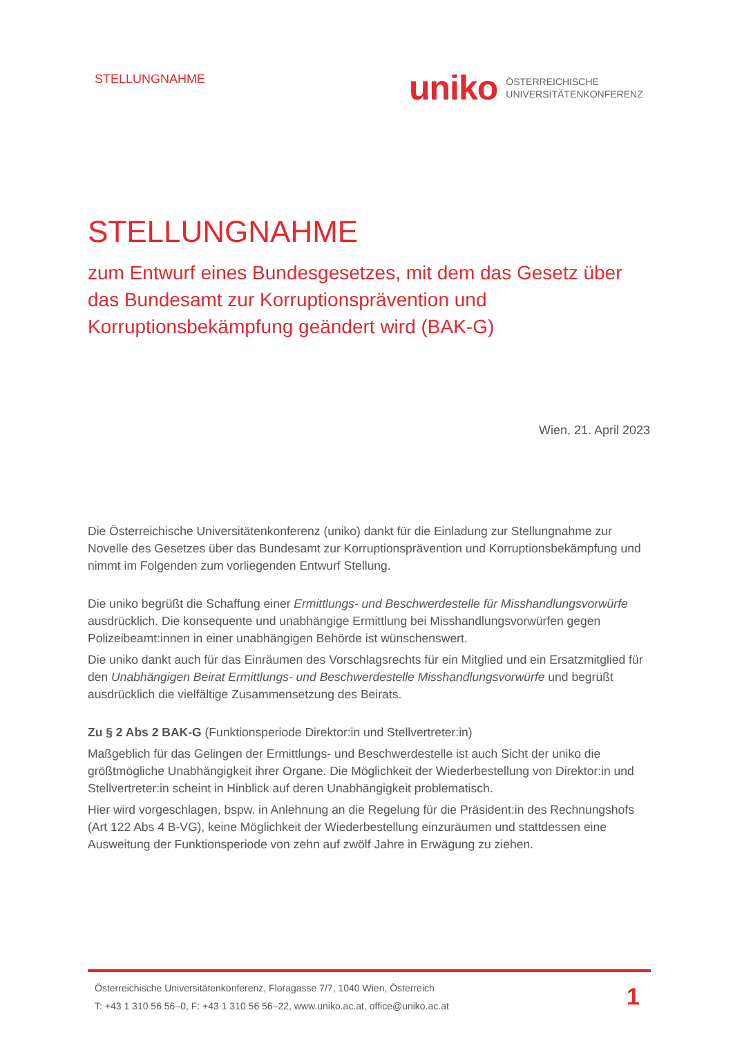STELLUNGNAHME
uniko ÖSTERREICHISCHE
UNIVERSITÄTENKONFERENZ
STELLUNGNAHME
zum Entwurf eines Bundesgesetzes, mit dem das Gesetz über das Bundesamt zur Korruptionsprävention und Korruptionsbekämpfung geändert wird (BAK-G)
Wien, 21. April 2023
Die Österreichische Universitätenkonferenz (uniko) dankt für die Einladung zur Stellungnahme zur Novelle des Gesetzes über das Bundesamt zur Korruptionsprävention und Korruptionsbekämpfung und nimmt im Folgenden zum vorliegenden Entwurf Stellung.
Die uniko begrüßt die Schaffung einer Ermittlungs- und Beschwerdestelle für Misshandlungsvorwürfe ausdrücklich. Die konsequente und unabhängige Ermittlung bei Misshandlungsvorwürfen gegen Polizeibeamt:innen in einer unabhängigen Behörde ist wünschenswert.
Die uniko dankt auch für das Einräumen des Vorschlagsrechts für ein Mitglied und ein Ersatzmitglied für den Unabhängigen Beirat Ermittlungs- und Beschwerdestelle Misshandlungsvorwürfe und begrüßt ausdrücklich die vielfältige Zusammensetzung des Beirats.
Zu § 2 Abs 2 BAK-G (Funktionsperiode Direktor:in und Stellvertreter:in)
Maßgeblich für das Gelingen der Ermittlungs- und Beschwerdestelle ist auch Sicht der uniko die größtmögliche Unabhängigkeit ihrer Organe. Die Möglichkeit der Wiederbestellung von Direktor:in und Stellvertreter:in scheint in Hinblick auf deren Unabhängigkeit problematisch.
Hier wird vorgeschlagen, bspw. in Anlehnung an die Regelung für die Präsident:in des Rechnungshofs (Art 122 Abs 4 B-VG), keine Möglichkeit der Wiederbestellung einzuräumen und stattdessen eine Ausweitung der Funktionsperiode von zehn auf zwölf Jahre in Erwägung zu ziehen.
Österreichische Universitätenkonferenz, Floragasse 7/7, 1040 Wien, Österreich
T: +43 1 310 56 56–0, F: +43 1 310 56 56–22, www.uniko.ac.at, office@uniko.ac.at
1